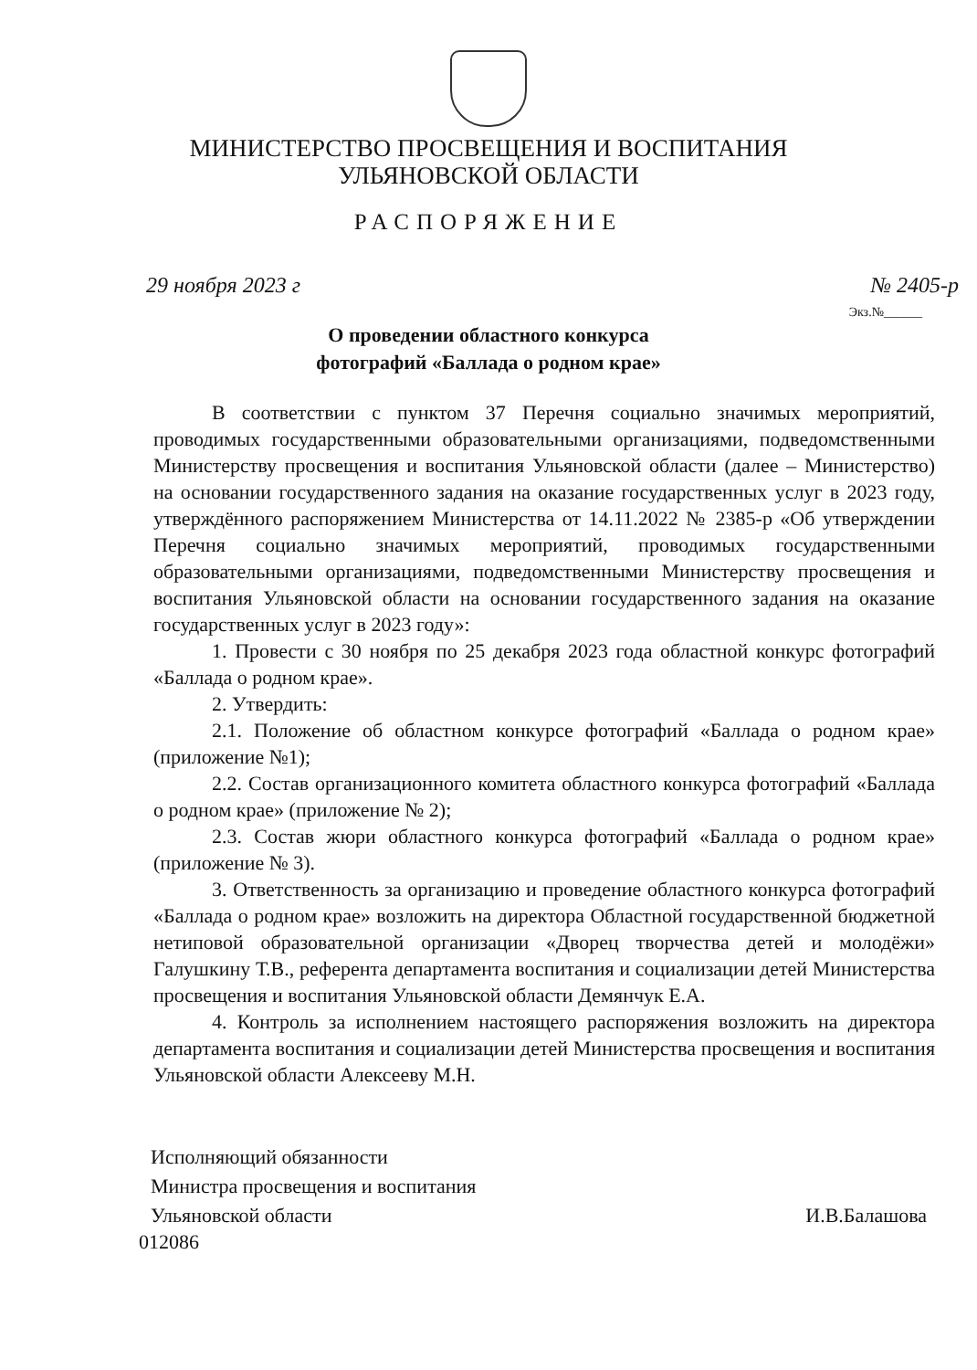МИНИСТЕРСТВО ПРОСВЕЩЕНИЯ И ВОСПИТАНИЯ
УЛЬЯНОВСКОЙ ОБЛАСТИ
РАСПОРЯЖЕНИЕ
29 ноября 2023 г № 2405-р
Экз.№______
О проведении областного конкурса
фотографий «Баллада о родном крае»
В соответствии с пунктом 37 Перечня социально значимых мероприятий, проводимых государственными образовательными организациями, подведомственными Министерству просвещения и воспитания Ульяновской области (далее – Министерство) на основании государственного задания на оказание государственных услуг в 2023 году, утверждённого распоряжением Министерства от 14.11.2022 № 2385-р «Об утверждении Перечня социально значимых мероприятий, проводимых государственными образовательными организациями, подведомственными Министерству просвещения и воспитания Ульяновской области на основании государственного задания на оказание государственных услуг в 2023 году»:
1. Провести с 30 ноября по 25 декабря 2023 года областной конкурс фотографий «Баллада о родном крае».
2. Утвердить:
2.1. Положение об областном конкурсе фотографий «Баллада о родном крае» (приложение №1);
2.2. Состав организационного комитета областного конкурса фотографий «Баллада о родном крае» (приложение № 2);
2.3. Состав жюри областного конкурса фотографий «Баллада о родном крае» (приложение № 3).
3. Ответственность за организацию и проведение областного конкурса фотографий «Баллада о родном крае» возложить на директора Областной государственной бюджетной нетиповой образовательной организации «Дворец творчества детей и молодёжи» Галушкину Т.В., референта департамента воспитания и социализации детей Министерства просвещения и воспитания Ульяновской области Демянчук Е.А.
4. Контроль за исполнением настоящего распоряжения возложить на директора департамента воспитания и социализации детей Министерства просвещения и воспитания Ульяновской области Алексееву М.Н.
Исполняющий обязанности
Министра просвещения и воспитания
Ульяновской области
И.В.Балашова
012086